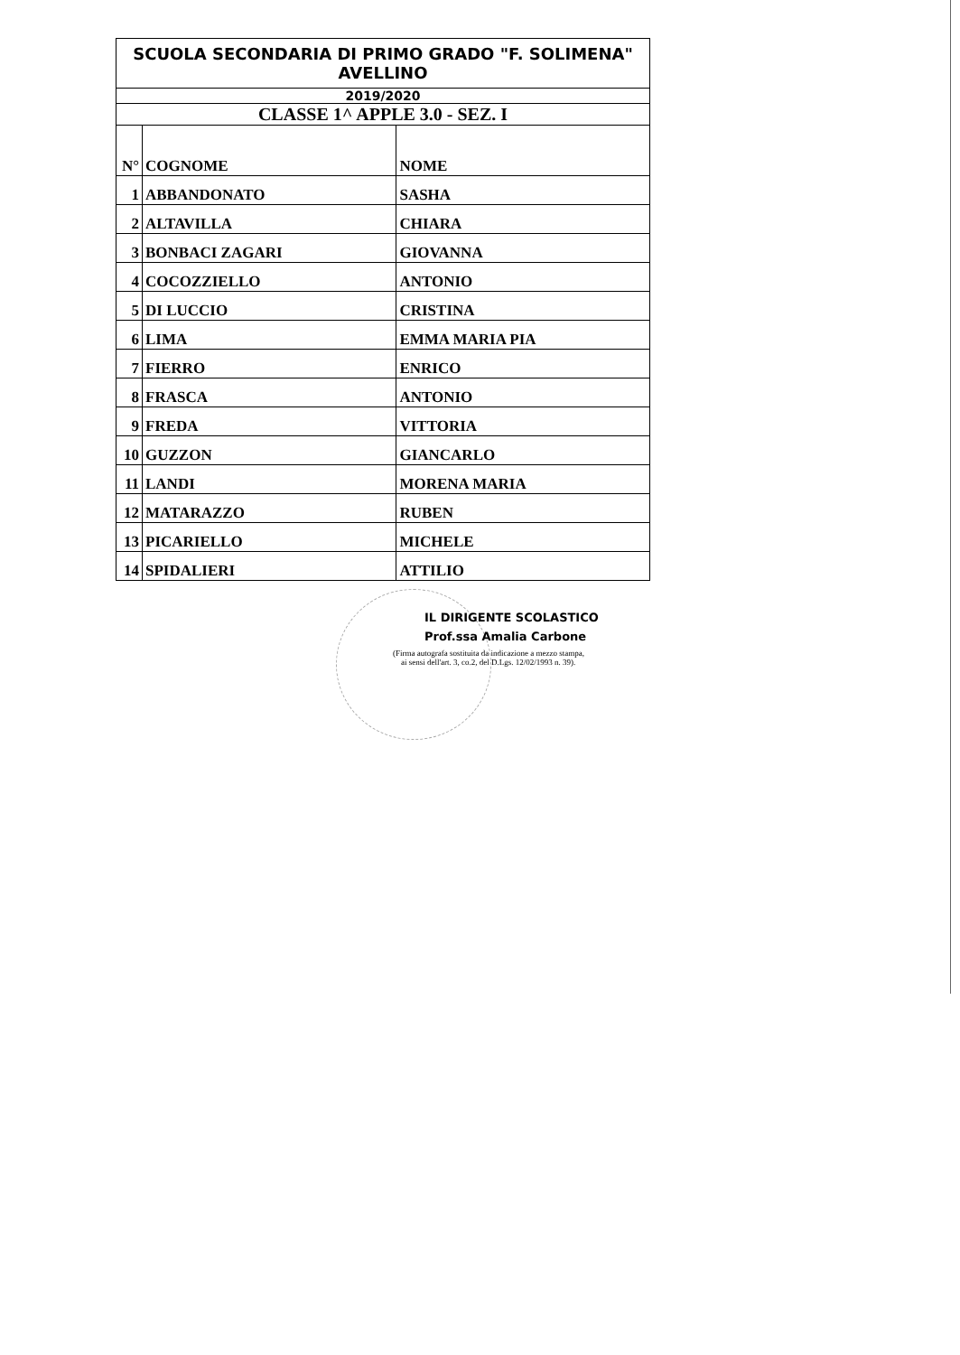| SCUOLA SECONDARIA DI PRIMO GRADO "F. SOLIMENA" AVELLINO | | |
| 2019/2020 | | |
| CLASSE 1^ APPLE 3.0 - SEZ. I | | |
| N° | COGNOME | NOME |
| 1 | ABBANDONATO | SASHA |
| 2 | ALTAVILLA | CHIARA |
| 3 | BONBACI ZAGARI | GIOVANNA |
| 4 | COCOZZIELLO | ANTONIO |
| 5 | DI LUCCIO | CRISTINA |
| 6 | LIMA | EMMA MARIA PIA |
| 7 | FIERRO | ENRICO |
| 8 | FRASCA | ANTONIO |
| 9 | FREDA | VITTORIA |
| 10 | GUZZON | GIANCARLO |
| 11 | LANDI | MORENA MARIA |
| 12 | MATARAZZO | RUBEN |
| 13 | PICARIELLO | MICHELE |
| 14 | SPIDALIERI | ATTILIO |
IL DIRIGENTE SCOLASTICO
Prof.ssa Amalia Carbone
(Firma autografa sostituita da indicazione a mezzo stampa,
ai sensi dell'art. 3, co.2, del D.Lgs. 12/02/1993 n. 39).